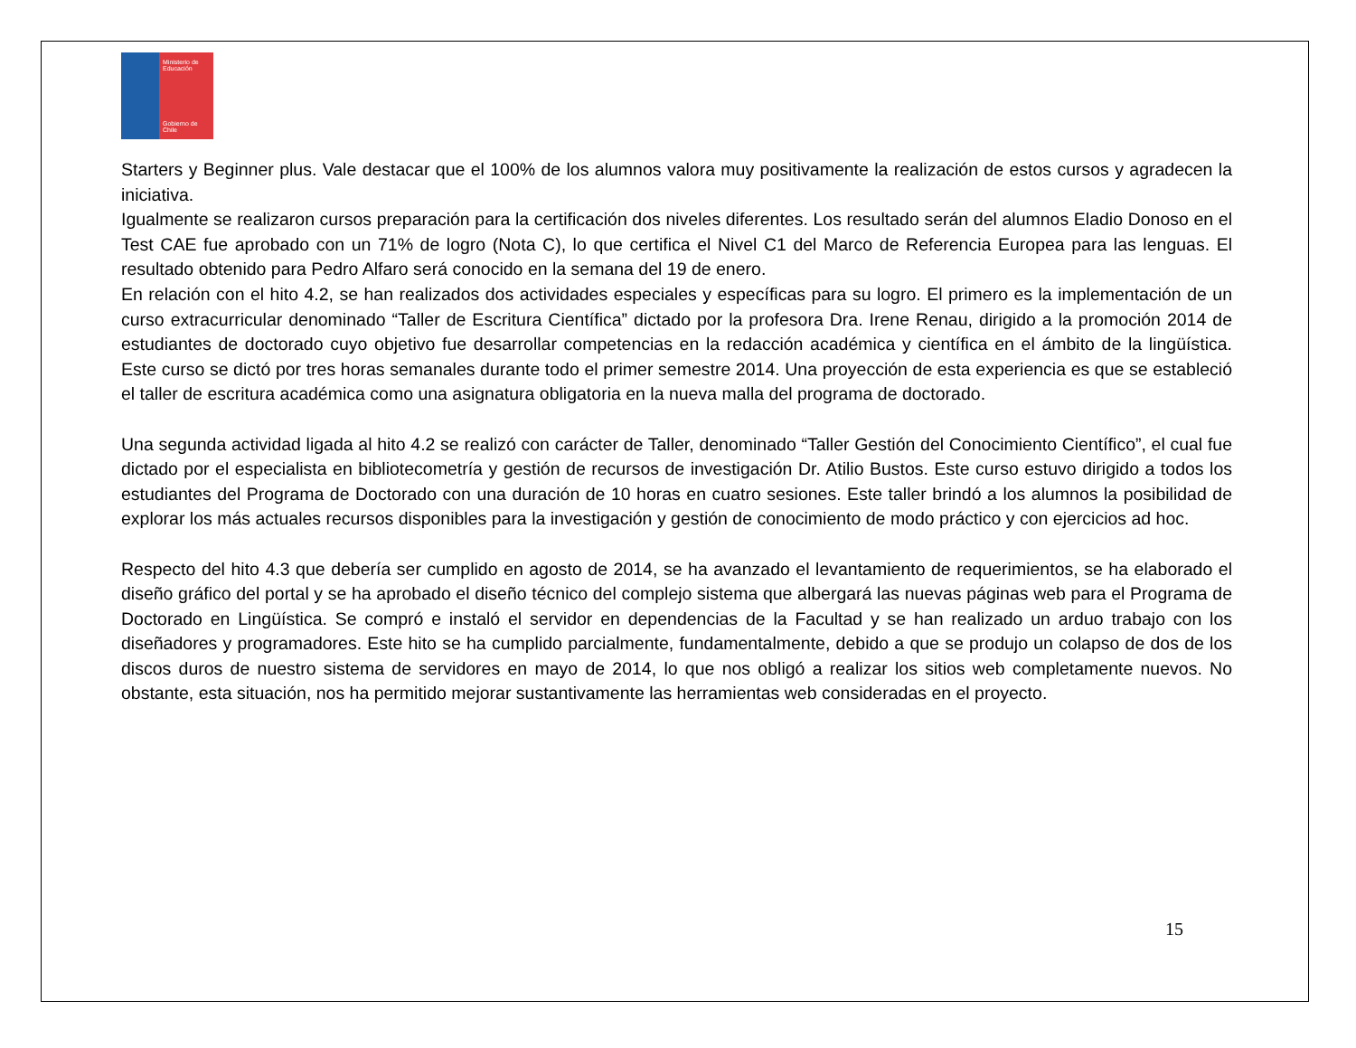Ministerio de
Educación
Gobierno de Chile
Starters y Beginner plus. Vale destacar que el 100% de los alumnos valora muy positivamente la realización de estos cursos y agradecen la iniciativa.
Igualmente se realizaron cursos preparación para la certificación dos niveles diferentes. Los resultado serán del alumnos Eladio Donoso en el Test CAE fue aprobado con un 71% de logro (Nota C), lo que certifica el Nivel C1 del Marco de Referencia Europea para las lenguas. El resultado obtenido para Pedro Alfaro será conocido en la semana del 19 de enero.
En relación con el hito 4.2, se han realizados dos actividades especiales y específicas para su logro. El primero es la implementación de un curso extracurricular denominado “Taller de Escritura Científica” dictado por la profesora Dra. Irene Renau, dirigido a la promoción 2014 de estudiantes de doctorado cuyo objetivo fue desarrollar competencias en la redacción académica y científica en el ámbito de la lingüística. Este curso se dictó por tres horas semanales durante todo el primer semestre 2014. Una proyección de esta experiencia es que se estableció el taller de escritura académica como una asignatura obligatoria en la nueva malla del programa de doctorado.
Una segunda actividad ligada al hito 4.2 se realizó con carácter de Taller, denominado “Taller Gestión del Conocimiento Científico”, el cual fue dictado por el especialista en bibliotecometría y gestión de recursos de investigación Dr. Atilio Bustos. Este curso estuvo dirigido a todos los estudiantes del Programa de Doctorado con una duración de 10 horas en cuatro sesiones. Este taller brindó a los alumnos la posibilidad de explorar los más actuales recursos disponibles para la investigación y gestión de conocimiento de modo práctico y con ejercicios ad hoc.
Respecto del hito 4.3 que debería ser cumplido en agosto de 2014, se ha avanzado el levantamiento de requerimientos, se ha elaborado el diseño gráfico del portal y se ha aprobado el diseño técnico del complejo sistema que albergará las nuevas páginas web para el Programa de Doctorado en Lingüística. Se compró e instaló el servidor en dependencias de la Facultad y se han realizado un arduo trabajo con los diseñadores y programadores. Este hito se ha cumplido parcialmente, fundamentalmente, debido a que se produjo un colapso de dos de los discos duros de nuestro sistema de servidores en mayo de 2014, lo que nos obligó a realizar los sitios web completamente nuevos. No obstante, esta situación, nos ha permitido mejorar sustantivamente las herramientas web consideradas en el proyecto.
15